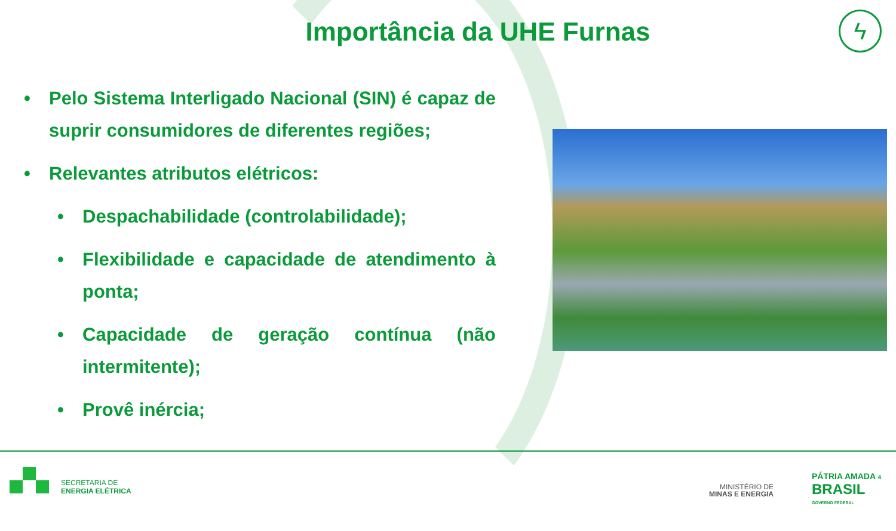Importância da UHE Furnas
ϟ
• Pelo Sistema Interligado Nacional (SIN) é capaz de suprir consumidores de diferentes regiões;
• Relevantes atributos elétricos:
• Despachabilidade (controlabilidade);
• Flexibilidade e capacidade de atendimento à ponta;
• Capacidade de geração contínua (não intermitente);
• Provê inércia;
SECRETARIA DE
ENERGIA ELÉTRICA
MINISTÉRIO DE
MINAS E ENERGIA
PÁTRIA AMADA 4
BRASIL
GOVERNO FEDERAL